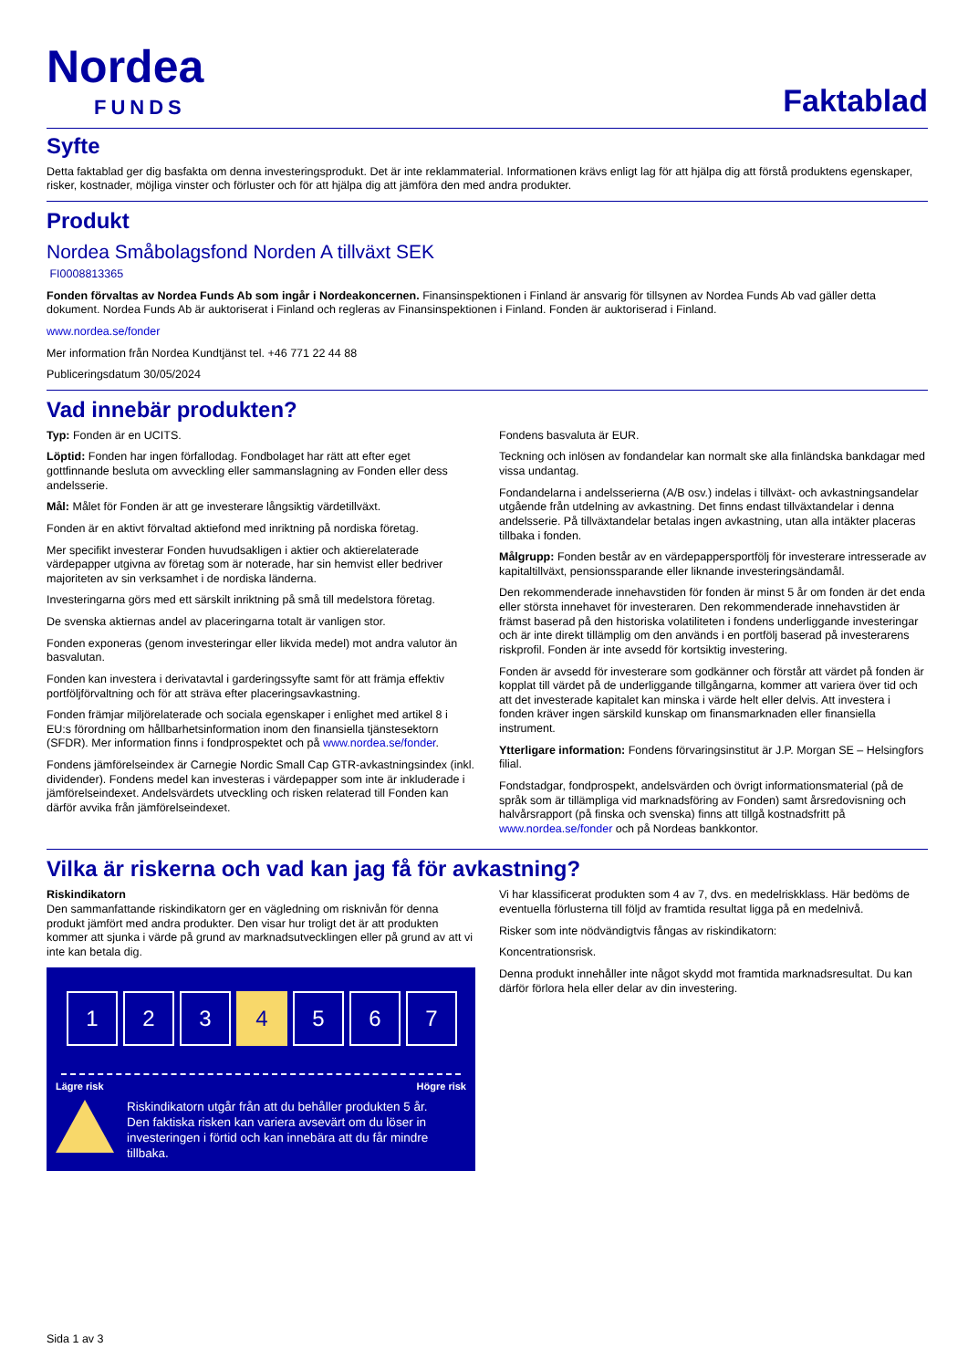Nordea
FUNDS
Faktablad
Syfte
Detta faktablad ger dig basfakta om denna investeringsprodukt. Det är inte reklammaterial. Informationen krävs enligt lag för att hjälpa dig att förstå produktens egenskaper, risker, kostnader, möjliga vinster och förluster och för att hjälpa dig att jämföra den med andra produkter.
Produkt
Nordea Småbolagsfond Norden A tillväxt SEK
FI0008813365
Fonden förvaltas av Nordea Funds Ab som ingår i Nordeakoncernen. Finansinspektionen i Finland är ansvarig för tillsynen av Nordea Funds Ab vad gäller detta dokument. Nordea Funds Ab är auktoriserat i Finland och regleras av Finansinspektionen i Finland. Fonden är auktoriserad i Finland.
www.nordea.se/fonder
Mer information från Nordea Kundtjänst tel. +46 771 22 44 88
Publiceringsdatum 30/05/2024
Vad innebär produkten?
Typ: Fonden är en UCITS.
Löptid: Fonden har ingen förfallodag. Fondbolaget har rätt att efter eget gottfinnande besluta om avveckling eller sammanslagning av Fonden eller dess andelsserie.
Mål: Målet för Fonden är att ge investerare långsiktig värdetillväxt.
Fonden är en aktivt förvaltad aktiefond med inriktning på nordiska företag.
Mer specifikt investerar Fonden huvudsakligen i aktier och aktierelaterade värdepapper utgivna av företag som är noterade, har sin hemvist eller bedriver majoriteten av sin verksamhet i de nordiska länderna.
Investeringarna görs med ett särskilt inriktning på små till medelstora företag.
De svenska aktiernas andel av placeringarna totalt är vanligen stor.
Fonden exponeras (genom investeringar eller likvida medel) mot andra valutor än basvalutan.
Fonden kan investera i derivatavtal i garderingssyfte samt för att främja effektiv portföljförvaltning och för att sträva efter placeringsavkastning.
Fonden främjar miljörelaterade och sociala egenskaper i enlighet med artikel 8 i EU:s förordning om hållbarhetsinformation inom den finansiella tjänstesektorn (SFDR). Mer information finns i fondprospektet och på www.nordea.se/fonder.
Fondens jämförelseindex är Carnegie Nordic Small Cap GTR-avkastningsindex (inkl. dividender). Fondens medel kan investeras i värdepapper som inte är inkluderade i jämförelseindexet. Andelsvärdets utveckling och risken relaterad till Fonden kan därför avvika från jämförelseindexet.
Fondens basvaluta är EUR.
Teckning och inlösen av fondandelar kan normalt ske alla finländska bankdagar med vissa undantag.
Fondandelarna i andelsserierna (A/B osv.) indelas i tillväxt- och avkastningsandelar utgående från utdelning av avkastning. Det finns endast tillväxtandelar i denna andelsserie. På tillväxtandelar betalas ingen avkastning, utan alla intäkter placeras tillbaka i fonden.
Målgrupp: Fonden består av en värdepappersportfölj för investerare intresserade av kapitaltillväxt, pensionssparande eller liknande investeringsändamål.
Den rekommenderade innehavstiden för fonden är minst 5 år om fonden är det enda eller största innehavet för investeraren. Den rekommenderade innehavstiden är främst baserad på den historiska volatiliteten i fondens underliggande investeringar och är inte direkt tillämplig om den används i en portfölj baserad på investerarens riskprofil. Fonden är inte avsedd för kortsiktig investering.
Fonden är avsedd för investerare som godkänner och förstår att värdet på fonden är kopplat till värdet på de underliggande tillgångarna, kommer att variera över tid och att det investerade kapitalet kan minska i värde helt eller delvis. Att investera i fonden kräver ingen särskild kunskap om finansmarknaden eller finansiella instrument.
Ytterligare information: Fondens förvaringsinstitut är J.P. Morgan SE – Helsingfors filial.
Fondstadgar, fondprospekt, andelsvärden och övrigt informationsmaterial (på de språk som är tillämpliga vid marknadsföring av Fonden) samt årsredovisning och halvårsrapport (på finska och svenska) finns att tillgå kostnadsfritt på www.nordea.se/fonder och på Nordeas bankkontor.
Vilka är riskerna och vad kan jag få för avkastning?
Riskindikatorn
Den sammanfattande riskindikatorn ger en vägledning om risknivån för denna produkt jämfört med andra produkter. Den visar hur troligt det är att produkten kommer att sjunka i värde på grund av marknadsutvecklingen eller på grund av att vi inte kan betala dig.
1 2 3 4 5 6 7
Lägre risk Högre risk
Riskindikatorn utgår från att du behåller produkten 5 år.
Den faktiska risken kan variera avsevärt om du löser in investeringen i förtid och kan innebära att du får mindre tillbaka.
Vi har klassificerat produkten som 4 av 7, dvs. en medelriskklass. Här bedöms de eventuella förlusterna till följd av framtida resultat ligga på en medelnivå.
Risker som inte nödvändigtvis fångas av riskindikatorn:
Koncentrationsrisk.
Denna produkt innehåller inte något skydd mot framtida marknadsresultat. Du kan därför förlora hela eller delar av din investering.
Sida 1 av 3